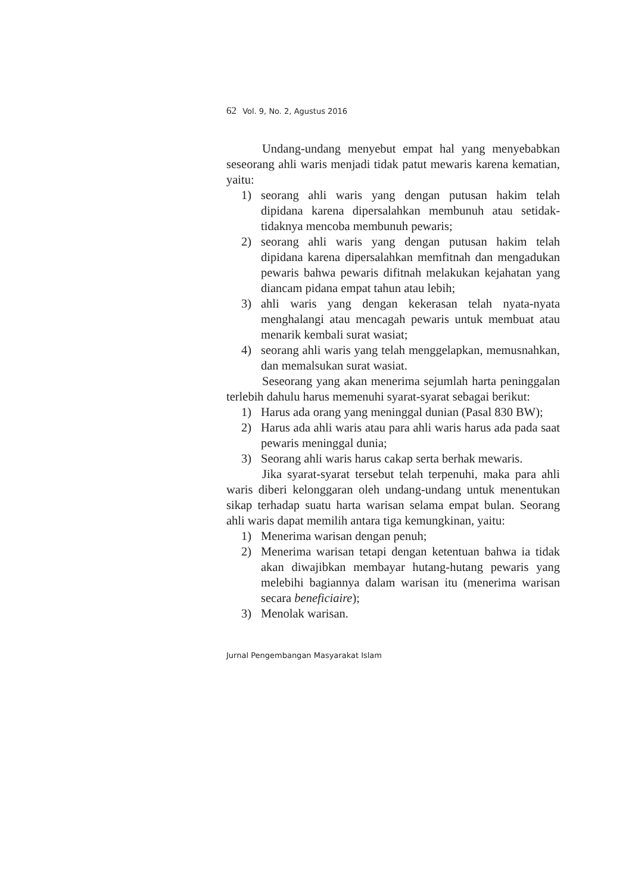62 Vol. 9, No. 2, Agustus 2016
Undang-undang menyebut empat hal yang menyebabkan seseorang ahli waris menjadi tidak patut mewaris karena kematian, yaitu:
1) seorang ahli waris yang dengan putusan hakim telah dipidana karena dipersalahkan membunuh atau setidak-tidaknya mencoba membunuh pewaris;
2) seorang ahli waris yang dengan putusan hakim telah dipidana karena dipersalahkan memfitnah dan mengadukan pewaris bahwa pewaris difitnah melakukan kejahatan yang diancam pidana empat tahun atau lebih;
3) ahli waris yang dengan kekerasan telah nyata-nyata menghalangi atau mencagah pewaris untuk membuat atau menarik kembali surat wasiat;
4) seorang ahli waris yang telah menggelapkan, memusnahkan, dan memalsukan surat wasiat.
Seseorang yang akan menerima sejumlah harta peninggalan terlebih dahulu harus memenuhi syarat-syarat sebagai berikut:
1) Harus ada orang yang meninggal dunian (Pasal 830 BW);
2) Harus ada ahli waris atau para ahli waris harus ada pada saat pewaris meninggal dunia;
3) Seorang ahli waris harus cakap serta berhak mewaris.
Jika syarat-syarat tersebut telah terpenuhi, maka para ahli waris diberi kelonggaran oleh undang-undang untuk menentukan sikap terhadap suatu harta warisan selama empat bulan. Seorang ahli waris dapat memilih antara tiga kemungkinan, yaitu:
1) Menerima warisan dengan penuh;
2) Menerima warisan tetapi dengan ketentuan bahwa ia tidak akan diwajibkan membayar hutang-hutang pewaris yang melebihi bagiannya dalam warisan itu (menerima warisan secara beneficiaire);
3) Menolak warisan.
Jurnal Pengembangan Masyarakat Islam